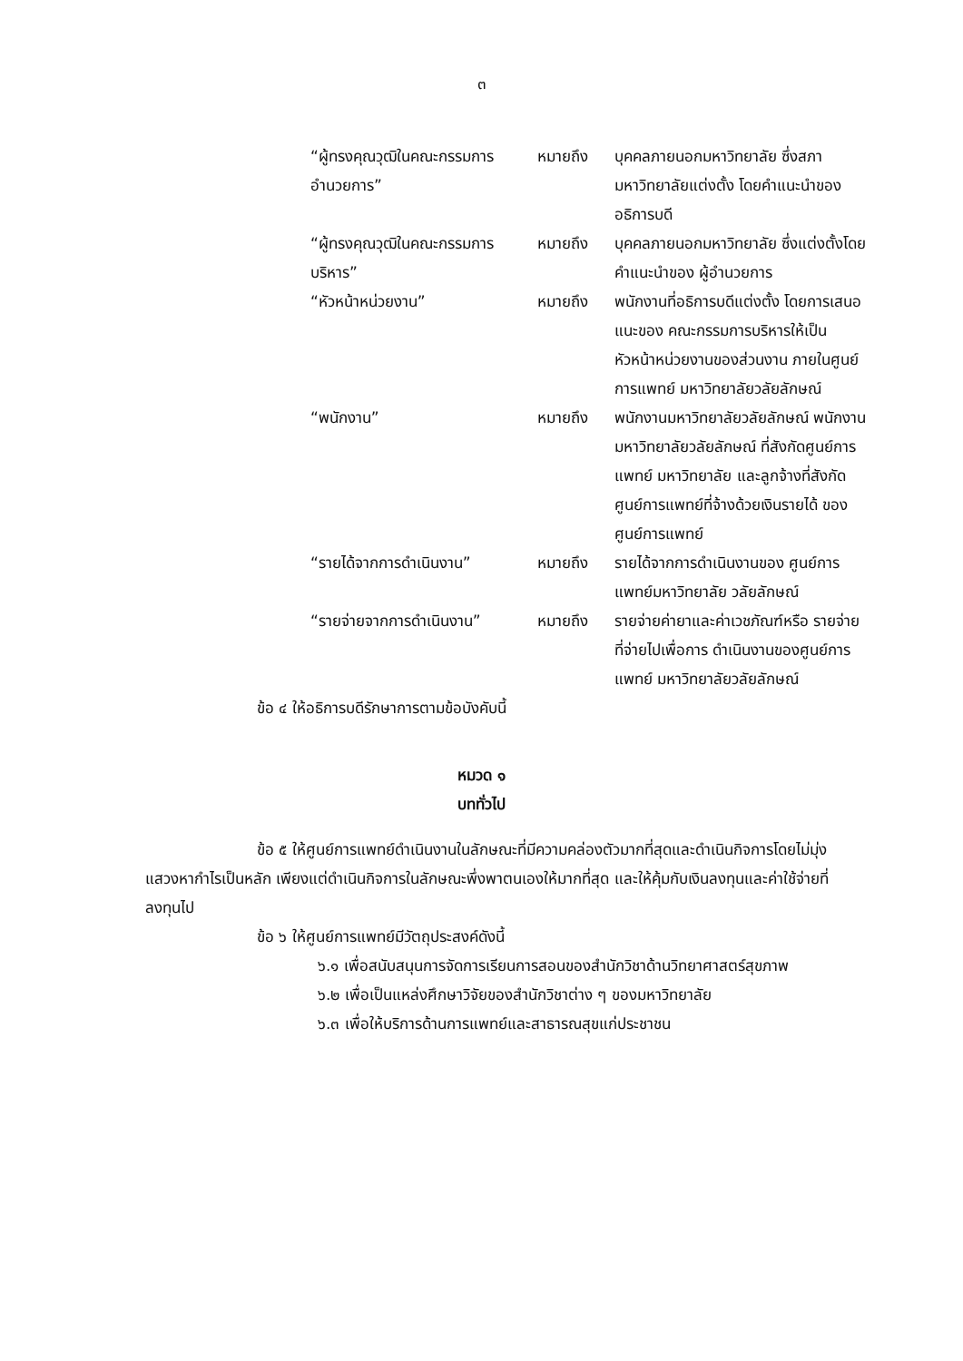๓
| “ผู้ทรงคุณวุฒิในคณะกรรมการ อำนวยการ” | หมายถึง | บุคคลภายนอกมหาวิทยาลัย ซึ่งสภามหาวิทยาลัยแต่งตั้ง โดยคำแนะนำของอธิการบดี |
| “ผู้ทรงคุณวุฒิในคณะกรรมการ บริหาร” | หมายถึง | บุคคลภายนอกมหาวิทยาลัย ซึ่งแต่งตั้งโดยคำแนะนำของ ผู้อำนวยการ |
| “หัวหน้าหน่วยงาน” | หมายถึง | พนักงานที่อธิการบดีแต่งตั้ง โดยการเสนอแนะของ คณะกรรมการบริหารให้เป็น หัวหน้าหน่วยงานของส่วนงาน ภายในศูนย์การแพทย์ มหาวิทยาลัยวลัยลักษณ์ |
| “พนักงาน” | หมายถึง | พนักงานมหาวิทยาลัยวลัยลักษณ์ พนักงานมหาวิทยาลัยวลัยลักษณ์ ที่สังกัดศูนย์การแพทย์ มหาวิทยาลัย และลูกจ้างที่สังกัด ศูนย์การแพทย์ที่จ้างด้วยเงินรายได้ ของศูนย์การแพทย์ |
| “รายได้จากการดำเนินงาน” | หมายถึง | รายได้จากการดำเนินงานของ ศูนย์การแพทย์มหาวิทยาลัย วลัยลักษณ์ |
| “รายจ่ายจากการดำเนินงาน” | หมายถึง | รายจ่ายค่ายาและค่าเวชภัณฑ์หรือ รายจ่ายที่จ่ายไปเพื่อการ ดำเนินงานของศูนย์การแพทย์ มหาวิทยาลัยวลัยลักษณ์ |
ข้อ ๔ ให้อธิการบดีรักษาการตามข้อบังคับนี้
หมวด ๑
บททั่วไป
ข้อ ๕ ให้ศูนย์การแพทย์ดำเนินงานในลักษณะที่มีความคล่องตัวมากที่สุดและดำเนินกิจการโดยไม่มุ่งแสวงหากำไรเป็นหลัก เพียงแต่ดำเนินกิจการในลักษณะพึ่งพาตนเองให้มากที่สุด และให้คุ้มกับเงินลงทุนและค่าใช้จ่ายที่ลงทุนไป
ข้อ ๖ ให้ศูนย์การแพทย์มีวัตถุประสงค์ดังนี้
๖.๑ เพื่อสนับสนุนการจัดการเรียนการสอนของสำนักวิชาด้านวิทยาศาสตร์สุขภาพ
๖.๒ เพื่อเป็นแหล่งศึกษาวิจัยของสำนักวิชาต่าง ๆ ของมหาวิทยาลัย
๖.๓ เพื่อให้บริการด้านการแพทย์และสาธารณสุขแก่ประชาชน